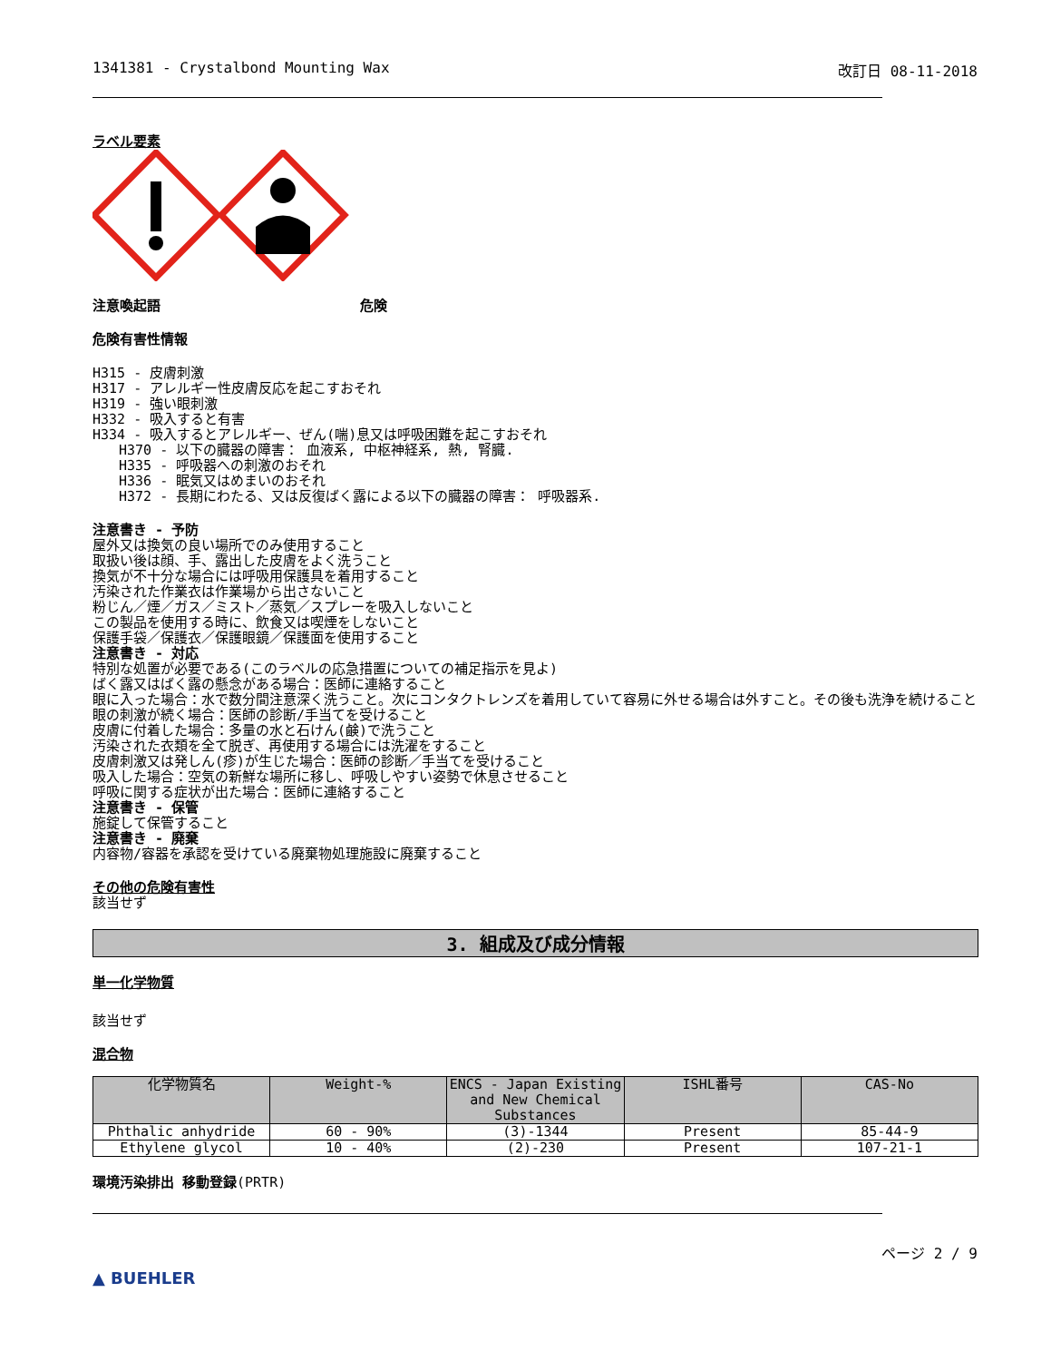1341381 - Crystalbond Mounting Wax 改訂日 08-11-2018
ラベル要素
注意喚起語 危険
危険有害性情報
H315 - 皮膚刺激
H317 - アレルギー性皮膚反応を起こすおそれ
H319 - 強い眼刺激
H332 - 吸入すると有害
H334 - 吸入するとアレルギー、ぜん(喘)息又は呼吸困難を起こすおそれ
H370 - 以下の臓器の障害： 血液系, 中枢神経系, 熱, 腎臓.
H335 - 呼吸器への刺激のおそれ
H336 - 眠気又はめまいのおそれ
H372 - 長期にわたる、又は反復ばく露による以下の臓器の障害： 呼吸器系.
注意書き - 予防
屋外又は換気の良い場所でのみ使用すること
取扱い後は顔、手、露出した皮膚をよく洗うこと
換気が不十分な場合には呼吸用保護具を着用すること
汚染された作業衣は作業場から出さないこと
粉じん／煙／ガス／ミスト／蒸気／スプレーを吸入しないこと
この製品を使用する時に、飲食又は喫煙をしないこと
保護手袋／保護衣／保護眼鏡／保護面を使用すること
注意書き - 対応
特別な処置が必要である(このラベルの応急措置についての補足指示を見よ)
ばく露又はばく露の懸念がある場合：医師に連絡すること
眼に入った場合：水で数分間注意深く洗うこと。次にコンタクトレンズを着用していて容易に外せる場合は外すこと。その後も洗浄を続けること
眼の刺激が続く場合：医師の診断/手当てを受けること
皮膚に付着した場合：多量の水と石けん(鹸)で洗うこと
汚染された衣類を全て脱ぎ、再使用する場合には洗濯をすること
皮膚刺激又は発しん(疹)が生じた場合：医師の診断／手当てを受けること
吸入した場合：空気の新鮮な場所に移し、呼吸しやすい姿勢で休息させること
呼吸に関する症状が出た場合：医師に連絡すること
注意書き - 保管
施錠して保管すること
注意書き - 廃棄
内容物/容器を承認を受けている廃棄物処理施設に廃棄すること
その他の危険有害性
該当せず
3. 組成及び成分情報
単一化学物質
該当せず
混合物
| 化学物質名 | Weight-% | ENCS - Japan Existing and New Chemical Substances | ISHL番号 | CAS-No |
| --- | --- | --- | --- | --- |
| Phthalic anhydride | 60 - 90% | (3)-1344 | Present | 85-44-9 |
| Ethylene glycol | 10 - 40% | (2)-230 | Present | 107-21-1 |
環境汚染排出 移動登録(PRTR)
▲ BUEHLER ページ 2 / 9